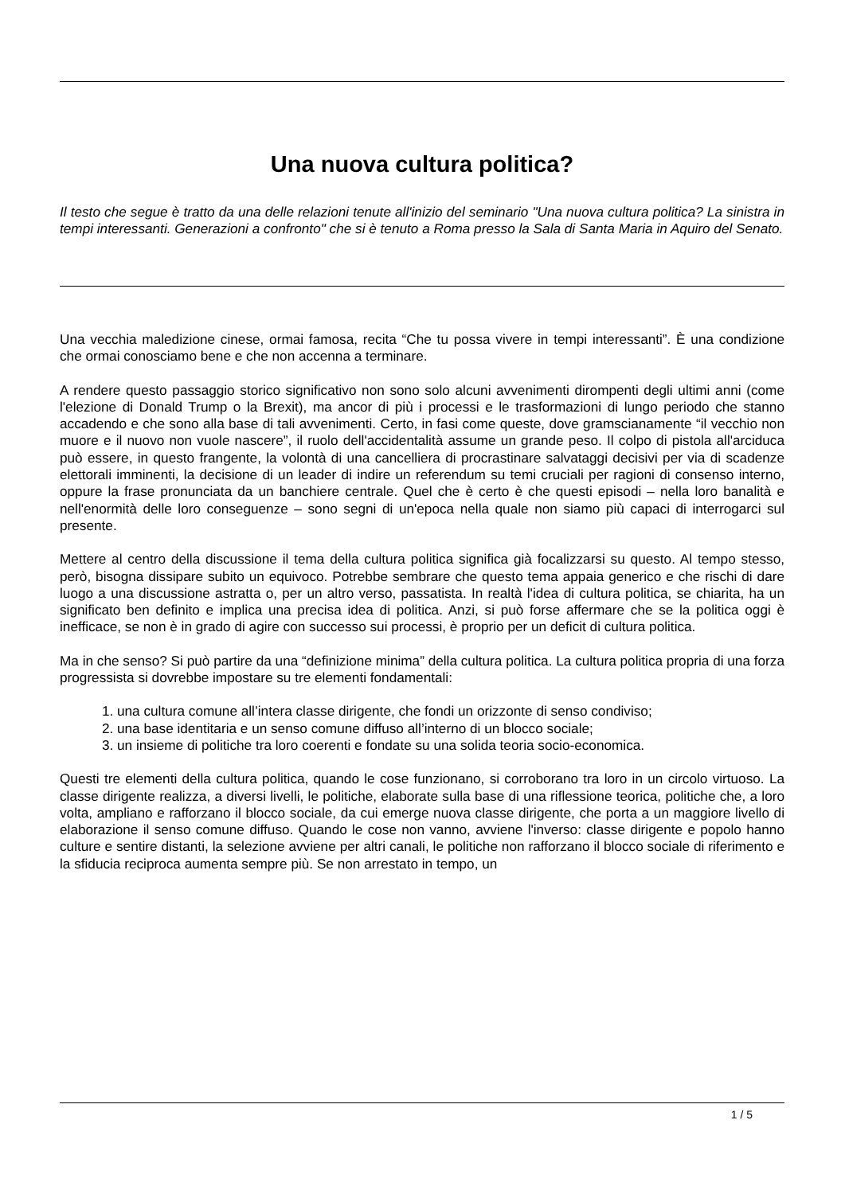Una nuova cultura politica?
Il testo che segue è tratto da una delle relazioni tenute all'inizio del seminario "Una nuova cultura politica? La sinistra in tempi interessanti. Generazioni a confronto" che si è tenuto a Roma presso la Sala di Santa Maria in Aquiro del Senato.
Una vecchia maledizione cinese, ormai famosa, recita “Che tu possa vivere in tempi interessanti”. È una condizione che ormai conosciamo bene e che non accenna a terminare.
A rendere questo passaggio storico significativo non sono solo alcuni avvenimenti dirompenti degli ultimi anni (come l'elezione di Donald Trump o la Brexit), ma ancor di più i processi e le trasformazioni di lungo periodo che stanno accadendo e che sono alla base di tali avvenimenti. Certo, in fasi come queste, dove gramscianamente “il vecchio non muore e il nuovo non vuole nascere”, il ruolo dell'accidentalità assume un grande peso. Il colpo di pistola all'arciduca può essere, in questo frangente, la volontà di una cancelliera di procrastinare salvataggi decisivi per via di scadenze elettorali imminenti, la decisione di un leader di indire un referendum su temi cruciali per ragioni di consenso interno, oppure la frase pronunciata da un banchiere centrale. Quel che è certo è che questi episodi – nella loro banalità e nell'enormità delle loro conseguenze – sono segni di un'epoca nella quale non siamo più capaci di interrogarci sul presente.
Mettere al centro della discussione il tema della cultura politica significa già focalizzarsi su questo. Al tempo stesso, però, bisogna dissipare subito un equivoco. Potrebbe sembrare che questo tema appaia generico e che rischi di dare luogo a una discussione astratta o, per un altro verso, passatista. In realtà l'idea di cultura politica, se chiarita, ha un significato ben definito e implica una precisa idea di politica. Anzi, si può forse affermare che se la politica oggi è inefficace, se non è in grado di agire con successo sui processi, è proprio per un deficit di cultura politica.
Ma in che senso? Si può partire da una “definizione minima” della cultura politica. La cultura politica propria di una forza progressista si dovrebbe impostare su tre elementi fondamentali:
1. una cultura comune all’intera classe dirigente, che fondi un orizzonte di senso condiviso;
2. una base identitaria e un senso comune diffuso all’interno di un blocco sociale;
3. un insieme di politiche tra loro coerenti e fondate su una solida teoria socio-economica.
Questi tre elementi della cultura politica, quando le cose funzionano, si corroborano tra loro in un circolo virtuoso. La classe dirigente realizza, a diversi livelli, le politiche, elaborate sulla base di una riflessione teorica, politiche che, a loro volta, ampliano e rafforzano il blocco sociale, da cui emerge nuova classe dirigente, che porta a un maggiore livello di elaborazione il senso comune diffuso. Quando le cose non vanno, avviene l'inverso: classe dirigente e popolo hanno culture e sentire distanti, la selezione avviene per altri canali, le politiche non rafforzano il blocco sociale di riferimento e la sfiducia reciproca aumenta sempre più. Se non arrestato in tempo, un
1 / 5